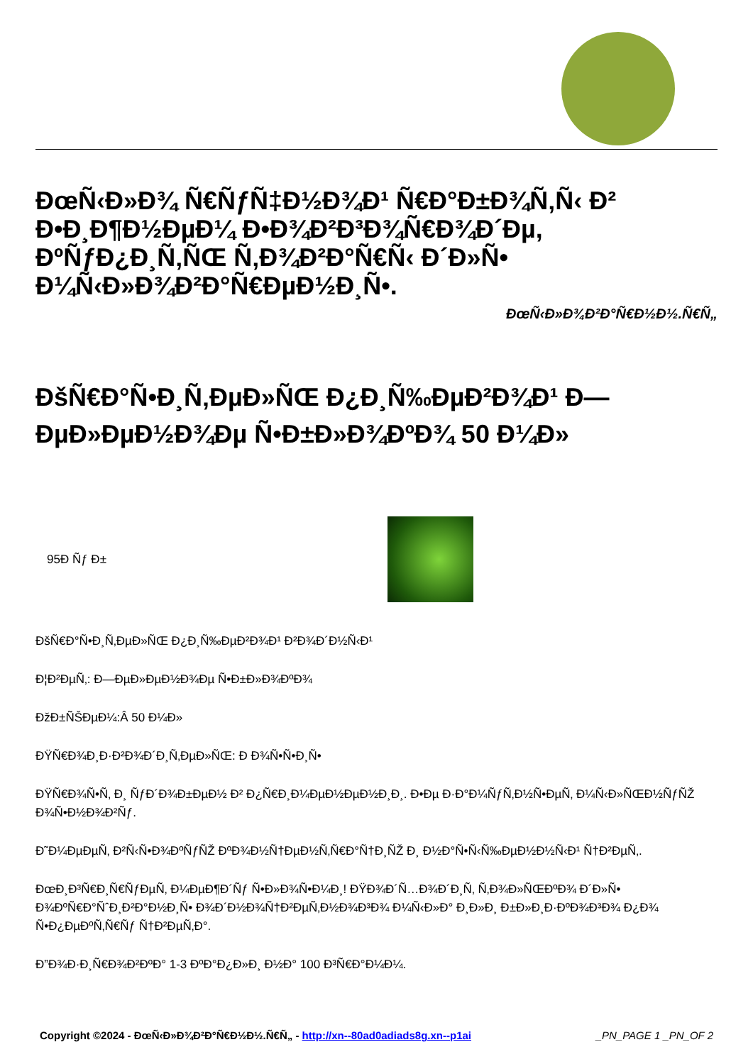ÐœÑ‹Ð»Ð¾ Ñ€ÑƒÑ‡Ð½Ð¾Ð¹ Ñ€Ð°Ð±Ð¾Ñ‚Ñ‹ Ð² Ð•Ð¸Ð¶Ð½ÐµÐ¼ Ð•Ð¾Ð²Ð³Ð¾Ñ€Ð¾Ð´Ðµ, ÐºÑƒÐ¿Ð¸Ñ‚ÑŒ Ñ‚Ð¾Ð²Ð°Ñ€Ñ‹ Ð´Ð»Ñ• Ð¼Ñ‹Ð»Ð¾Ð²Ð°Ñ€ÐµÐ½Ð¸Ñ•.
ÐœÑ‹Ð»Ð¾Ð²Ð°Ñ€Ð½Ð½.Ñ€Ñ„
ÐšÑ€Ð°Ñ•Ð¸Ñ‚ÐµÐ»ÑŒ Ð¿Ð¸Ñ‰ÐµÐ²Ð¾Ð¹ Ð—ÐµÐ»ÐµÐ½Ð¾Ðµ Ñ•Ð±Ð»Ð¾ÐºÐ¾ 50 Ð¼Ð»
95Ð Ñƒ Ð±
ÐšÑ€Ð°Ñ•Ð¸Ñ‚ÐµÐ»ÑŒ Ð¿Ð¸Ñ‰ÐµÐ²Ð¾Ð¹ Ð²Ð¾Ð´Ð½Ñ‹Ð¹
Ð¦Ð²ÐµÑ‚: Ð—ÐµÐ»ÐµÐ½Ð¾Ðµ Ñ•Ð±Ð»Ð¾ÐºÐ¾
ÐžÐ±ÑŠÐµÐ¼:Â 50 Ð¼Ð»
ÐŸÑ€Ð¾Ð¸Ð·Ð²Ð¾Ð´Ð¸Ñ‚ÐµÐ»ÑŒ: Ð Ð¾Ñ•Ñ•Ð¸Ñ•
ÐŸÑ€Ð¾Ñ•Ñ‚ Ð¸ ÑƒÐ´Ð¾Ð±ÐµÐ½ Ð² Ð¿Ñ€Ð¸Ð¼ÐµÐ½ÐµÐ½Ð¸Ð¸. Ð•Ðµ Ð·Ð°Ð¼ÑƒÑ‚Ð½Ñ•ÐµÑ‚ Ð¼Ñ‹Ð»ÑŒÐ½ÑƒÑŽ Ð¾Ñ•Ð½Ð¾Ð²Ñƒ.
Ð˜Ð¼ÐµÐµÑ‚ Ð²Ñ‹Ñ•Ð¾ÐºÑƒÑŽ ÐºÐ¾Ð½Ñ†ÐµÐ½Ñ‚Ñ€Ð°Ñ†Ð¸ÑŽ Ð¸ Ð½Ð°Ñ•Ñ‹Ñ‰ÐµÐ½Ð½Ñ‹Ð¹ Ñ†Ð²ÐµÑ‚.
ÐœÐ¸Ð³Ñ€Ð¸Ñ€ÑƒÐµÑ‚ Ð¼ÐµÐ¶Ð´Ñƒ Ñ•Ð»Ð¾Ñ•Ð¼Ð¸! ÐŸÐ¾Ð´Ñ…Ð¾Ð´Ð¸Ñ‚ Ñ‚Ð¾Ð»ÑŒÐºÐ¾ Ð´Ð»Ñ• Ð¾ÐºÑ€Ð°ÑˆÐ¸Ð²Ð°Ð½Ð¸Ñ• Ð¾Ð´Ð½Ð¾Ñ†Ð²ÐµÑ‚Ð½Ð¾Ð³Ð¾ Ð¼Ñ‹Ð»Ð° Ð¸Ð»Ð¸ Ð±Ð»Ð¸Ð·ÐºÐ¾Ð³Ð¾ Ð¿Ð¾ Ñ•Ð¿ÐµÐºÑ‚Ñ€Ñƒ Ñ†Ð²ÐµÑ‚Ð°.
Ð”Ð¾Ð·Ð¸Ñ€Ð¾Ð²ÐºÐ° 1-3 ÐºÐ°Ð¿Ð»Ð¸ Ð½Ð° 100 Ð³Ñ€Ð°Ð¼Ð¼.
Copyright ©2024 - ÐœÑ‹Ð»Ð¾Ð²Ð°Ñ€Ð½Ð½.Ñ€Ñ„ - http://xn--80ad0adiads8g.xn--p1ai _PN_PAGE 1 _PN_OF 2